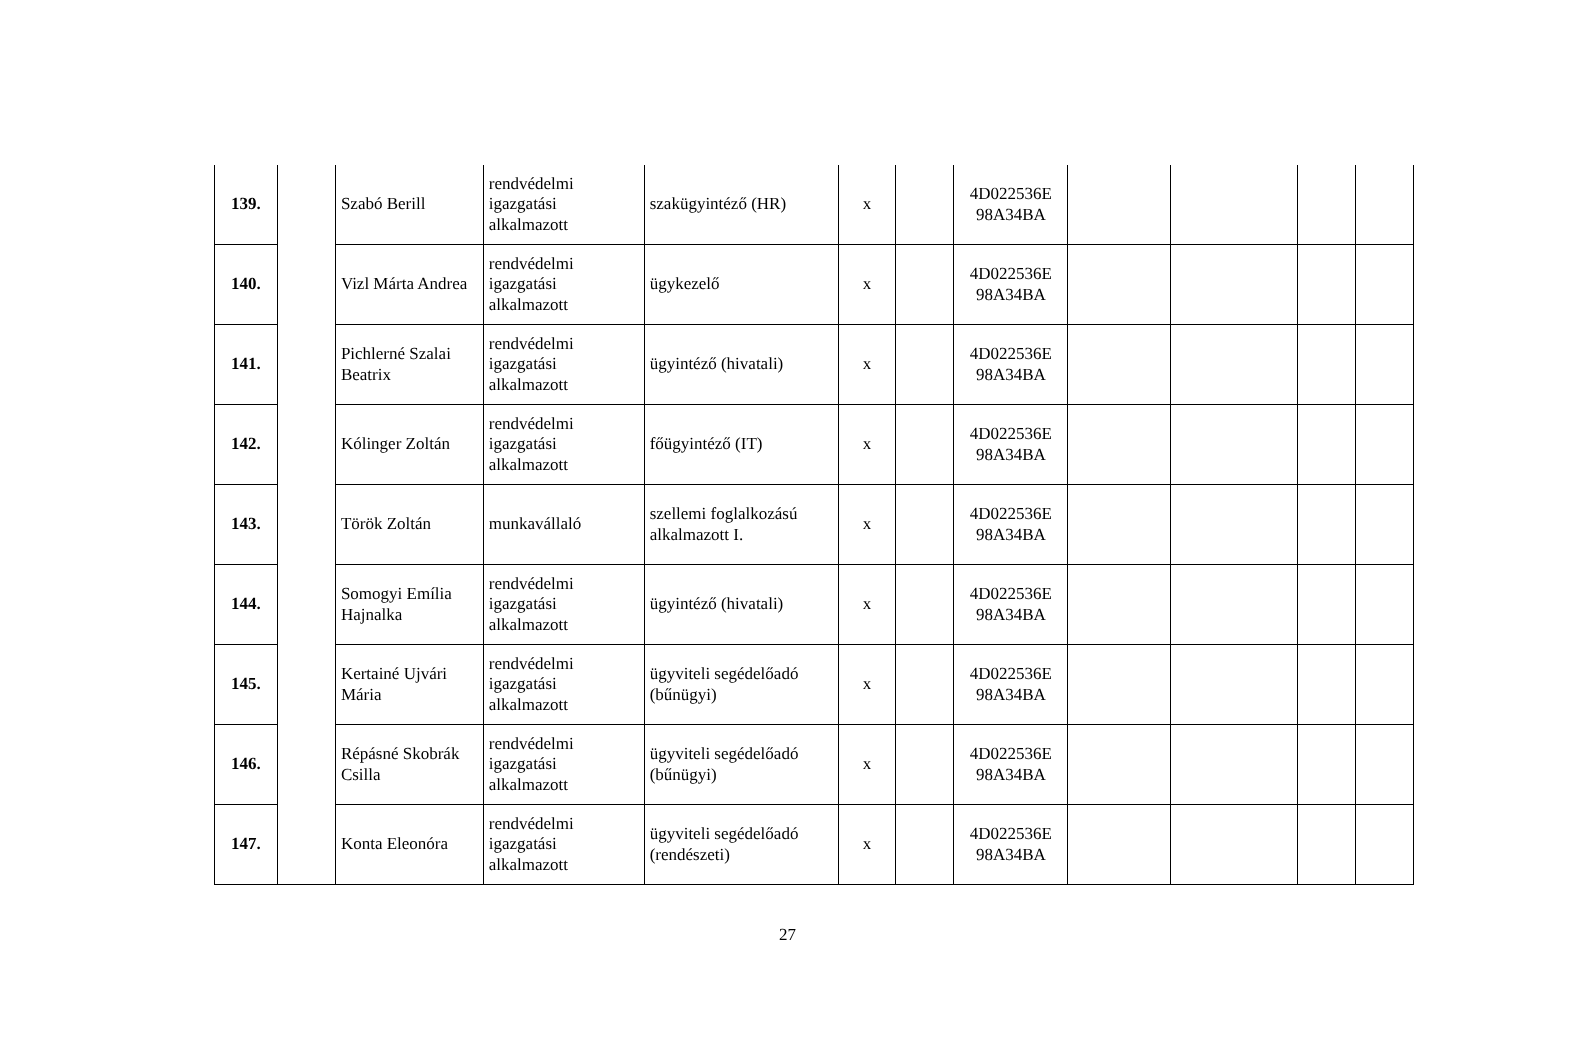| 139. | | Szabó Berill | rendvédelmi igazgatási alkalmazott | szakügyintéző (HR) | x | | 4D022536E 98A34BA | | | | |
| 140. | | Vizl Márta Andrea | rendvédelmi igazgatási alkalmazott | ügykezelő | x | | 4D022536E 98A34BA | | | | |
| 141. | | Pichlerné Szalai Beatrix | rendvédelmi igazgatási alkalmazott | ügyintéző (hivatali) | x | | 4D022536E 98A34BA | | | | |
| 142. | | Kólinger Zoltán | rendvédelmi igazgatási alkalmazott | főügyintéző (IT) | x | | 4D022536E 98A34BA | | | | |
| 143. | | Török Zoltán | munkavállaló | szellemi foglalkozású alkalmazott I. | x | | 4D022536E 98A34BA | | | | |
| 144. | | Somogyi Emília Hajnalka | rendvédelmi igazgatási alkalmazott | ügyintéző (hivatali) | x | | 4D022536E 98A34BA | | | | |
| 145. | | Kertainé Ujvári Mária | rendvédelmi igazgatási alkalmazott | ügyviteli segédelőadó (bűnügyi) | x | | 4D022536E 98A34BA | | | | |
| 146. | | Répásné Skobrák Csilla | rendvédelmi igazgatási alkalmazott | ügyviteli segédelőadó (bűnügyi) | x | | 4D022536E 98A34BA | | | | |
| 147. | | Konta Eleonóra | rendvédelmi igazgatási alkalmazott | ügyviteli segédelőadó (rendészeti) | x | | 4D022536E 98A34BA | | | | |
27